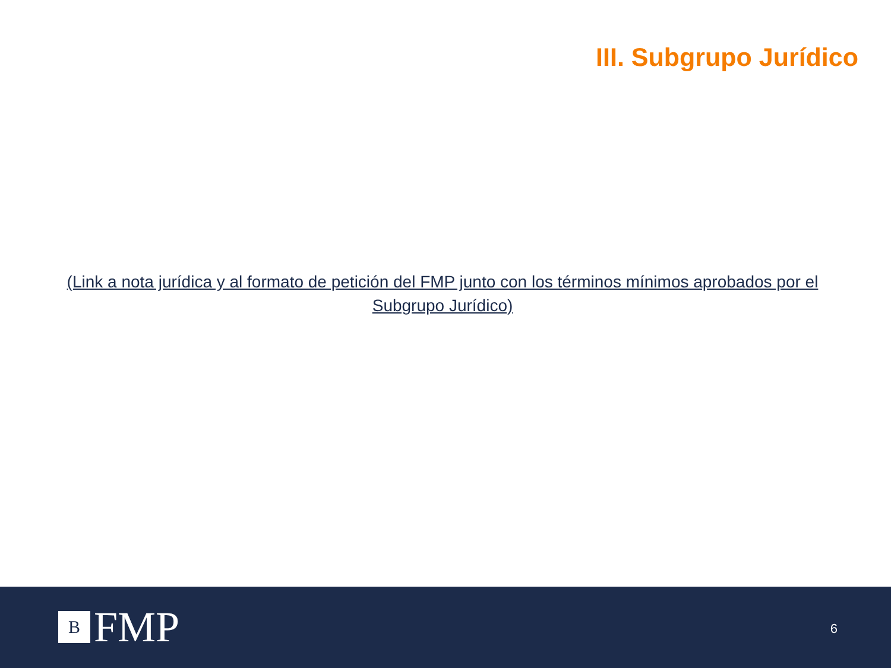III. Subgrupo Jurídico
(Link a nota jurídica y al formato de petición del FMP junto con los términos mínimos aprobados por el Subgrupo Jurídico)
B
FMP
6